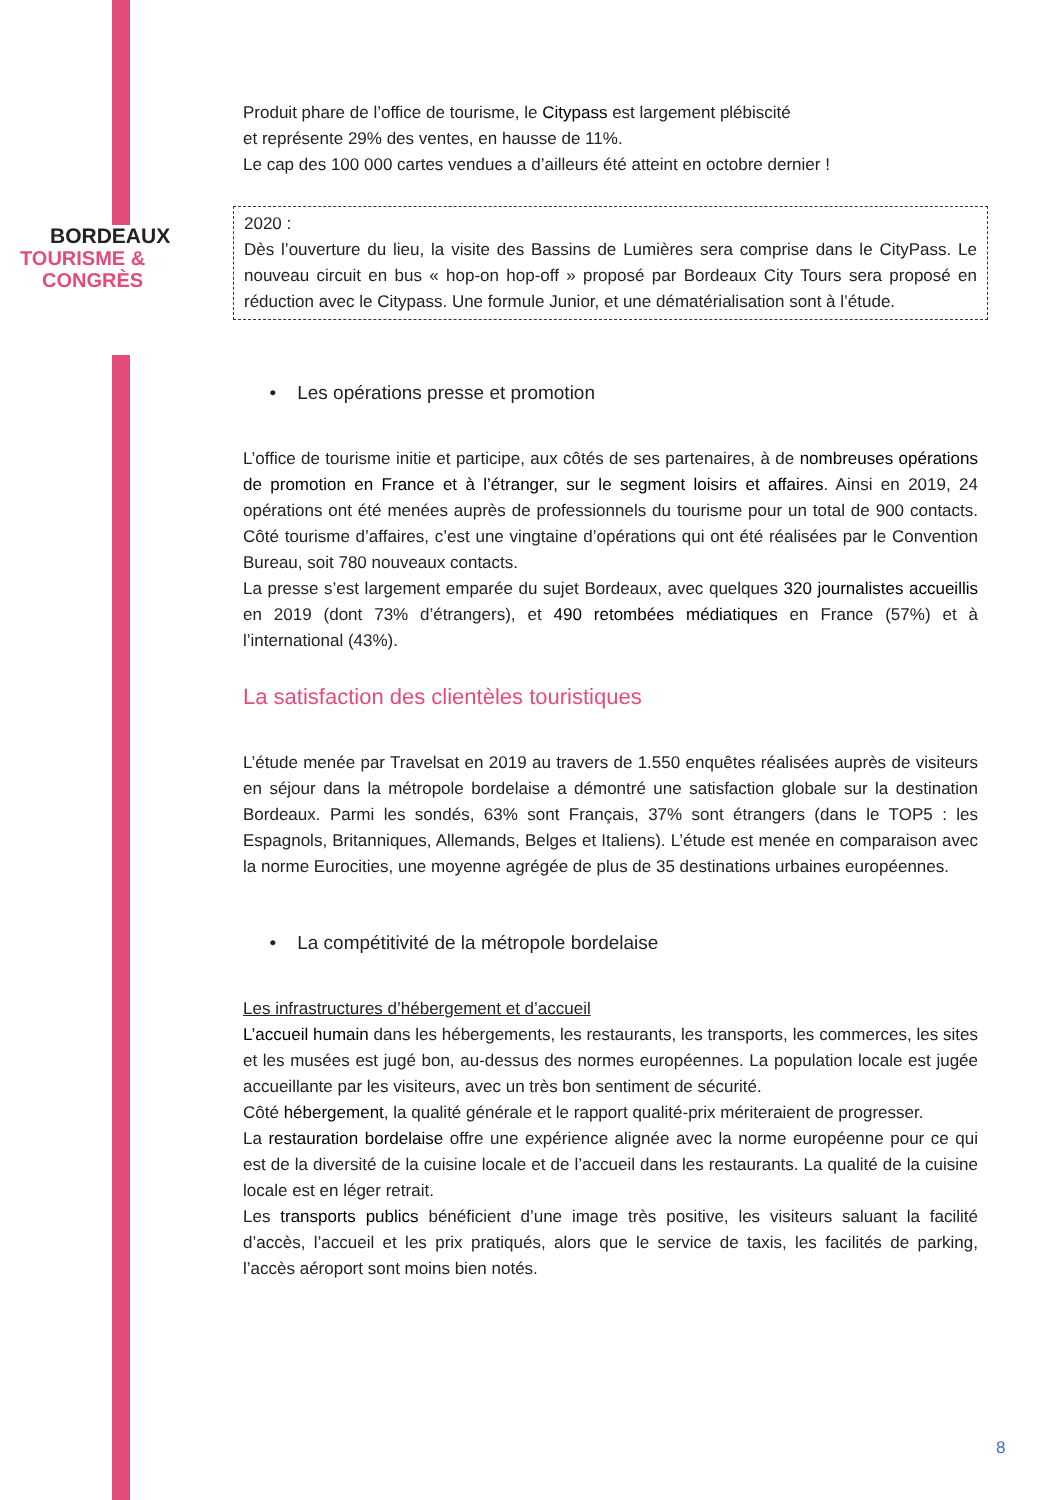BORDEAUX
TOURISME &
CONGRÈS
Produit phare de l’office de tourisme, le Citypass est largement plébiscité
et représente 29% des ventes, en hausse de 11%.
Le cap des 100 000 cartes vendues a d’ailleurs été atteint en octobre dernier !
2020 :
Dès l’ouverture du lieu, la visite des Bassins de Lumières sera comprise dans le CityPass. Le nouveau circuit en bus « hop-on hop-off » proposé par Bordeaux City Tours sera proposé en réduction avec le Citypass. Une formule Junior, et une dématérialisation sont à l’étude.
• Les opérations presse et promotion
L’office de tourisme initie et participe, aux côtés de ses partenaires, à de nombreuses opérations de promotion en France et à l’étranger, sur le segment loisirs et affaires. Ainsi en 2019, 24 opérations ont été menées auprès de professionnels du tourisme pour un total de 900 contacts. Côté tourisme d’affaires, c’est une vingtaine d’opérations qui ont été réalisées par le Convention Bureau, soit 780 nouveaux contacts.
La presse s’est largement emparée du sujet Bordeaux, avec quelques 320 journalistes accueillis en 2019 (dont 73% d’étrangers), et 490 retombées médiatiques en France (57%) et à l’international (43%).
La satisfaction des clientèles touristiques
L’étude menée par Travelsat en 2019 au travers de 1.550 enquêtes réalisées auprès de visiteurs en séjour dans la métropole bordelaise a démontré une satisfaction globale sur la destination Bordeaux. Parmi les sondés, 63% sont Français, 37% sont étrangers (dans le TOP5 : les Espagnols, Britanniques, Allemands, Belges et Italiens). L’étude est menée en comparaison avec la norme Eurocities, une moyenne agrégée de plus de 35 destinations urbaines européennes.
• La compétitivité de la métropole bordelaise
Les infrastructures d’hébergement et d’accueil
L’accueil humain dans les hébergements, les restaurants, les transports, les commerces, les sites et les musées est jugé bon, au-dessus des normes européennes. La population locale est jugée accueillante par les visiteurs, avec un très bon sentiment de sécurité.
Côté hébergement, la qualité générale et le rapport qualité-prix mériteraient de progresser.
La restauration bordelaise offre une expérience alignée avec la norme européenne pour ce qui est de la diversité de la cuisine locale et de l’accueil dans les restaurants. La qualité de la cuisine locale est en léger retrait.
Les transports publics bénéficient d’une image très positive, les visiteurs saluant la facilité d’accès, l’accueil et les prix pratiqués, alors que le service de taxis, les facilités de parking, l’accès aéroport sont moins bien notés.
8